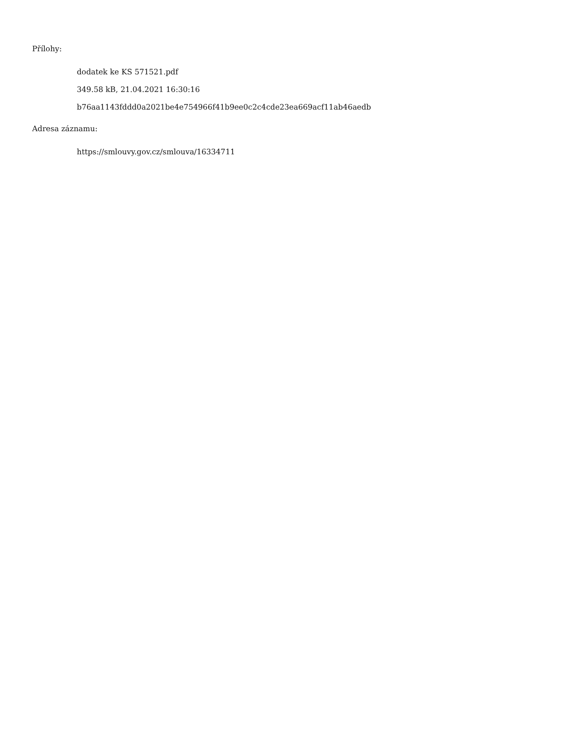Přílohy:
dodatek ke KS 571521.pdf
349.58 kB, 21.04.2021 16:30:16
b76aa1143fddd0a2021be4e754966f41b9ee0c2c4cde23ea669acf11ab46aedb
Adresa záznamu:
https://smlouvy.gov.cz/smlouva/16334711